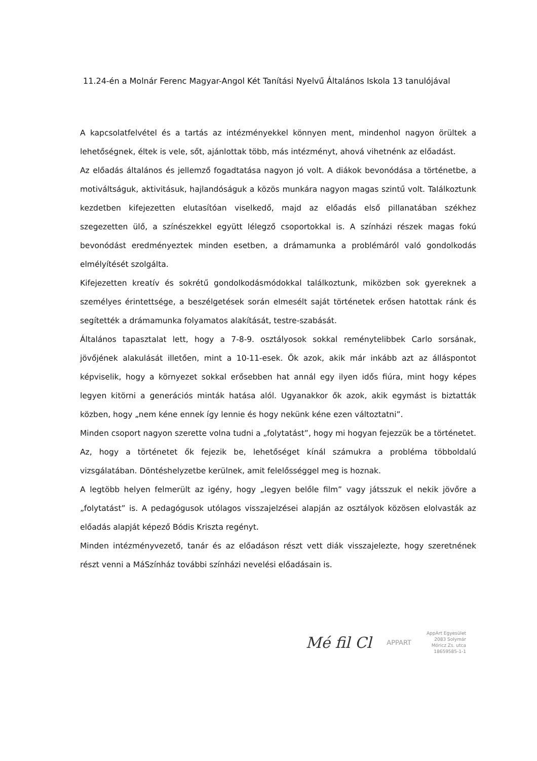11.24-én a Molnár Ferenc Magyar-Angol Két Tanítási Nyelvű Általános Iskola 13 tanulójával
A kapcsolatfelvétel és a tartás az intézményekkel könnyen ment, mindenhol nagyon örültek a lehetőségnek, éltek is vele, sőt, ajánlottak több, más intézményt, ahová vihetnénk az előadást.
Az előadás általános és jellemző fogadtatása nagyon jó volt. A diákok bevonódása a történetbe, a motiváltságuk, aktivitásuk, hajlandóságuk a közös munkára nagyon magas szintű volt. Találkoztunk kezdetben kifejezetten elutasítóan viselkedő, majd az előadás első pillanatában székhez szegezetten ülő, a színészekkel együtt lélegző csoportokkal is. A színházi részek magas fokú bevonódást eredményeztek minden esetben, a drámamunka a problémáról való gondolkodás elmélyítését szolgálta.
Kifejezetten kreatív és sokrétű gondolkodásmódokkal találkoztunk, miközben sok gyereknek a személyes érintettsége, a beszélgetések során elmesélt saját történetek erősen hatottak ránk és segítették a drámamunka folyamatos alakítását, testre-szabását.
Általános tapasztalat lett, hogy a 7-8-9. osztályosok sokkal reménytelibbek Carlo sorsának, jövőjének alakulását illetően, mint a 10-11-esek. Ők azok, akik már inkább azt az álláspontot képviselik, hogy a környezet sokkal erősebben hat annál egy ilyen idős fiúra, mint hogy képes legyen kitörni a generációs minták hatása alól. Ugyanakkor ők azok, akik egymást is biztatták közben, hogy „nem kéne ennek így lennie és hogy nekünk kéne ezen változtatni”.
Minden csoport nagyon szerette volna tudni a „folytatást”, hogy mi hogyan fejezzük be a történetet. Az, hogy a történetet ők fejezik be, lehetőséget kínál számukra a probléma többoldalú vizsgálatában. Döntéshelyzetbe kerülnek, amit felelősséggel meg is hoznak.
A legtöbb helyen felmerült az igény, hogy „legyen belőle film” vagy játsszuk el nekik jövőre a „folytatást” is. A pedagógusok utólagos visszajelzései alapján az osztályok közösen elolvasták az előadás alapját képező Bódis Kriszta regényt.
Minden intézményvezető, tanár és az előadáson részt vett diák visszajelezte, hogy szeretnének részt venni a MáSzínház további színházi nevelési előadásain is.
Mé fil Cl APPART
AppArt Egyesület
2083 Solymár
Móricz Zs. utca
18659585-1-1